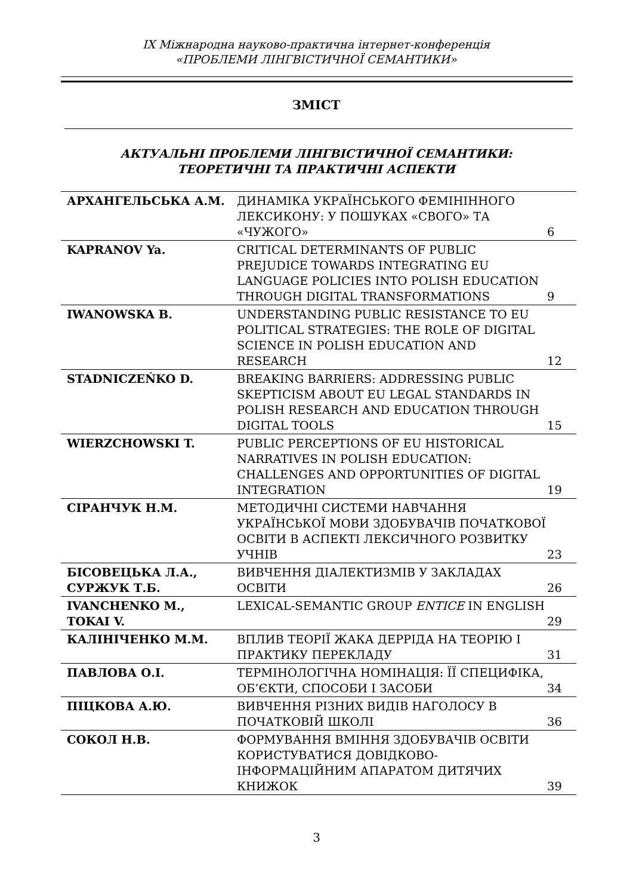IX Міжнародна науково-практична інтернет-конференція
«ПРОБЛЕМИ ЛІНГВІСТИЧНОЇ СЕМАНТИКИ»
ЗМІСТ
АКТУАЛЬНІ ПРОБЛЕМИ ЛІНГВІСТИЧНОЇ СЕМАНТИКИ:
ТЕОРЕТИЧНІ ТА ПРАКТИЧНІ АСПЕКТИ
| АРХАНГЕЛЬСЬКА А.М. | ДИНАМІКА УКРАЇНСЬКОГО ФЕМІНІННОГО ЛЕКСИКОНУ: У ПОШУКАХ «СВОГО» ТА «ЧУЖОГО» | 6 |
| KAPRANOV Ya. | CRITICAL DETERMINANTS OF PUBLIC PREJUDICE TOWARDS INTEGRATING EU LANGUAGE POLICIES INTO POLISH EDUCATION THROUGH DIGITAL TRANSFORMATIONS | 9 |
| IWANOWSKA B. | UNDERSTANDING PUBLIC RESISTANCE TO EU POLITICAL STRATEGIES: THE ROLE OF DIGITAL SCIENCE IN POLISH EDUCATION AND RESEARCH | 12 |
| STADNICZEŃKO D. | BREAKING BARRIERS: ADDRESSING PUBLIC SKEPTICISM ABOUT EU LEGAL STANDARDS IN POLISH RESEARCH AND EDUCATION THROUGH DIGITAL TOOLS | 15 |
| WIERZCHOWSKI T. | PUBLIC PERCEPTIONS OF EU HISTORICAL NARRATIVES IN POLISH EDUCATION: CHALLENGES AND OPPORTUNITIES OF DIGITAL INTEGRATION | 19 |
| СІРАНЧУК Н.М. | МЕТОДИЧНІ СИСТЕМИ НАВЧАННЯ УКРАЇНСЬКОЇ МОВИ ЗДОБУВАЧІВ ПОЧАТКОВОЇ ОСВІТИ В АСПЕКТІ ЛЕКСИЧНОГО РОЗВИТКУ УЧНІВ | 23 |
| БІСОВЕЦЬКА Л.А., СУРЖУК Т.Б. | ВИВЧЕННЯ ДІАЛЕКТИЗМІВ У ЗАКЛАДАХ ОСВІТИ | 26 |
| IVANCHENKO M., TOKAI V. | LEXICAL-SEMANTIC GROUP ENTICE IN ENGLISH | 29 |
| КАЛІНІЧЕНКО М.М. | ВПЛИВ ТЕОРІЇ ЖАКА ДЕРРІДА НА ТЕОРІЮ І ПРАКТИКУ ПЕРЕКЛАДУ | 31 |
| ПАВЛОВА О.І. | ТЕРМІНОЛОГІЧНА НОМІНАЦІЯ: ЇЇ СПЕЦИФІКА, ОБ’ЄКТИ, СПОСОБИ І ЗАСОБИ | 34 |
| ПІЦКОВА А.Ю. | ВИВЧЕННЯ РІЗНИХ ВИДІВ НАГОЛОСУ В ПОЧАТКОВІЙ ШКОЛІ | 36 |
| СОКОЛ Н.В. | ФОРМУВАННЯ ВМІННЯ ЗДОБУВАЧІВ ОСВІТИ КОРИСТУВАТИСЯ ДОВІДКОВО-ІНФОРМАЦІЙНИМ АПАРАТОМ ДИТЯЧИХ КНИЖОК | 39 |
3